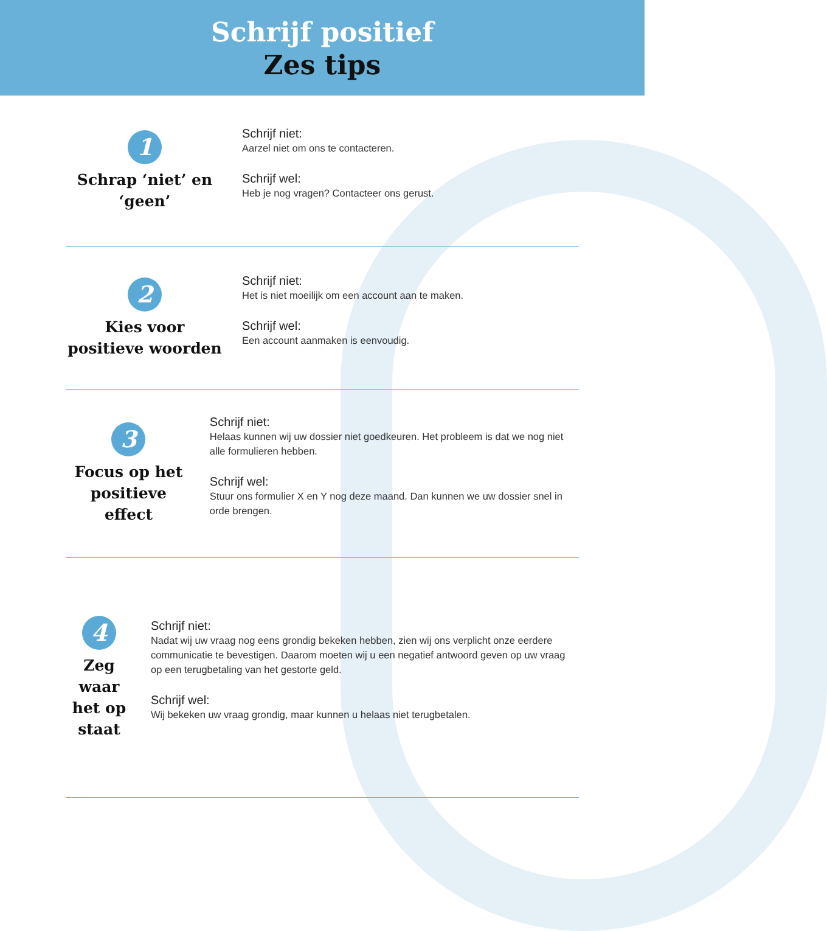Schrijf positief
Zes tips
1
Schrap ‘niet’ en ‘geen’
Schrijf niet:
Aarzel niet om ons te contacteren.
Schrijf wel:
Heb je nog vragen? Contacteer ons gerust.
2
Kies voor positieve woorden
Schrijf niet:
Het is niet moeilijk om een account aan te maken.
Schrijf wel:
Een account aanmaken is eenvoudig.
3
Focus op het positieve effect
Schrijf niet:
Helaas kunnen wij uw dossier niet goedkeuren. Het probleem is dat we nog niet alle formulieren hebben.
Schrijf wel:
Stuur ons formulier X en Y nog deze maand. Dan kunnen we uw dossier snel in orde brengen.
4
Zeg waar het op staat
Schrijf niet:
Nadat wij uw vraag nog eens grondig bekeken hebben, zien wij ons verplicht onze eerdere communicatie te bevestigen. Daarom moeten wij u een negatief antwoord geven op uw vraag op een terugbetaling van het gestorte geld.
Schrijf wel:
Wij bekeken uw vraag grondig, maar kunnen u helaas niet terugbetalen.